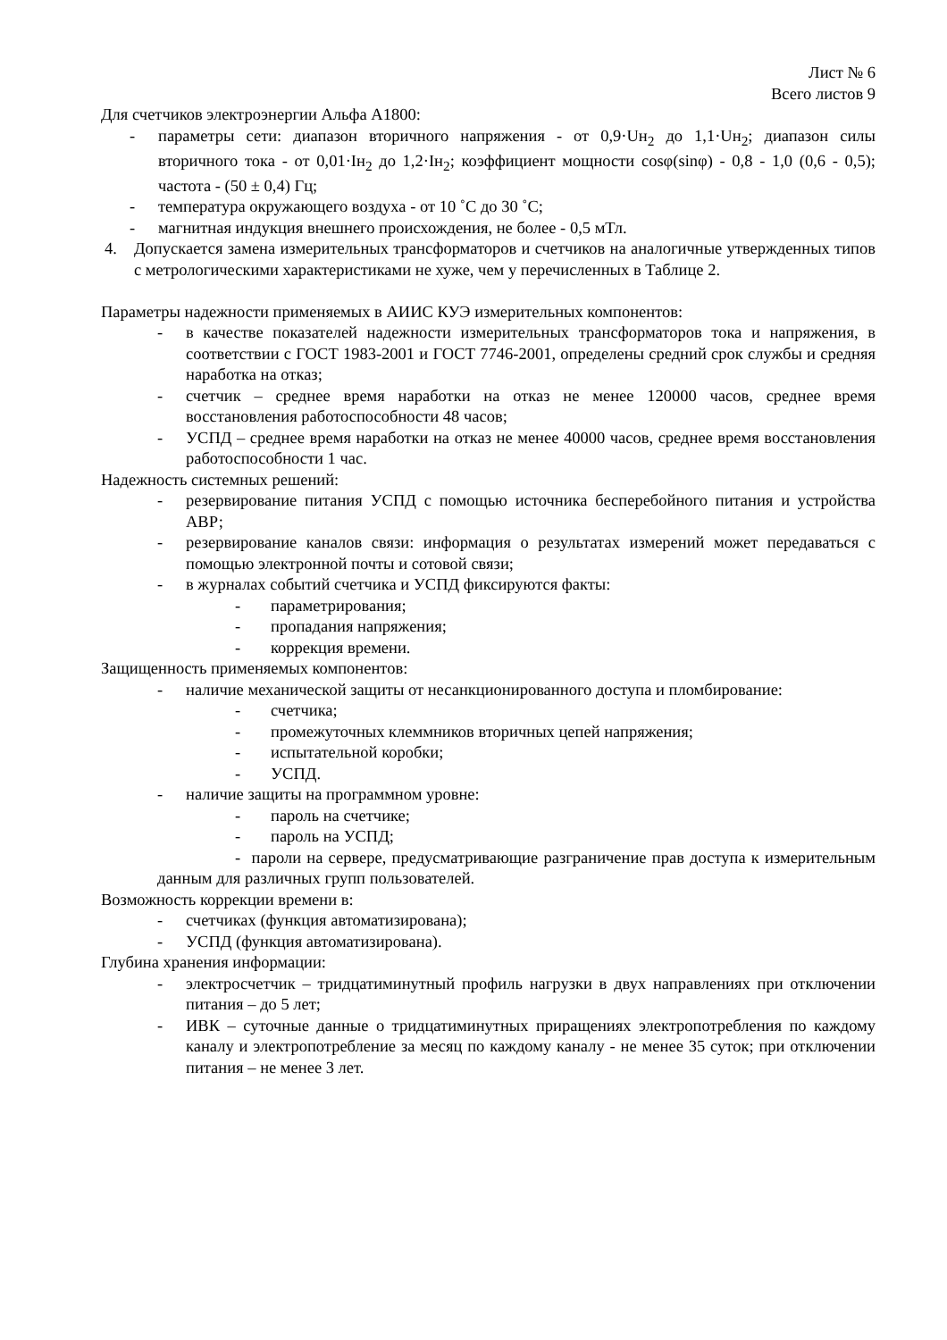Лист № 6
Всего листов 9
Для счетчиков электроэнергии Альфа А1800:
- параметры сети: диапазон вторичного напряжения - от 0,9·Uн<sub>2</sub> до 1,1·Uн<sub>2</sub>; диапазон силы вторичного тока - от 0,01·Iн<sub>2</sub> до 1,2·Iн<sub>2</sub>; коэффициент мощности cosφ(sinφ) - 0,8 - 1,0 (0,6 - 0,5); частота - (50 ± 0,4) Гц;
- температура окружающего воздуха - от 10 ˚С до 30 ˚С;
- магнитная индукция внешнего происхождения, не более - 0,5 мТл.
4. Допускается замена измерительных трансформаторов и счетчиков на аналогичные утвержденных типов с метрологическими характеристиками не хуже, чем у перечисленных в Таблице 2.
Параметры надежности применяемых в АИИС КУЭ измерительных компонентов:
- в качестве показателей надежности измерительных трансформаторов тока и напряжения, в соответствии с ГОСТ 1983-2001 и ГОСТ 7746-2001, определены средний срок службы и средняя наработка на отказ;
- счетчик – среднее время наработки на отказ не менее 120000 часов, среднее время восстановления работоспособности 48 часов;
- УСПД – среднее время наработки на отказ не менее 40000 часов, среднее время восстановления работоспособности 1 час.
Надежность системных решений:
- резервирование питания УСПД с помощью источника бесперебойного питания и устройства АВР;
- резервирование каналов связи: информация о результатах измерений может передаваться с помощью электронной почты и сотовой связи;
- в журналах событий счетчика и УСПД фиксируются факты:
- параметрирования;
- пропадания напряжения;
- коррекция времени.
Защищенность применяемых компонентов:
- наличие механической защиты от несанкционированного доступа и пломбирование:
- счетчика;
- промежуточных клеммников вторичных цепей напряжения;
- испытательной коробки;
- УСПД.
- наличие защиты на программном уровне:
- пароль на счетчике;
- пароль на УСПД;
- пароли на сервере, предусматривающие разграничение прав доступа к измерительным данным для различных групп пользователей.
Возможность коррекции времени в:
- счетчиках (функция автоматизирована);
- УСПД (функция автоматизирована).
Глубина хранения информации:
- электросчетчик – тридцатиминутный профиль нагрузки в двух направлениях при отключении питания – до 5 лет;
- ИВК – суточные данные о тридцатиминутных приращениях электропотребления по каждому каналу и электропотребление за месяц по каждому каналу - не менее 35 суток; при отключении питания – не менее 3 лет.